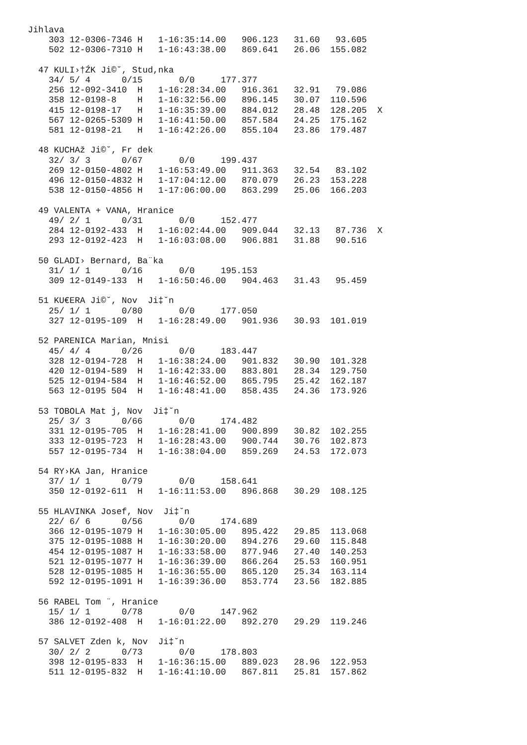Jihlava
    303 12-0306-7346 H   1-16:35:14.00   906.123   31.60   93.605
    502 12-0306-7310 H   1-16:43:38.00   869.641   26.06  155.082

  47 KULI›†ŹK Ji©˘, Stud,nka
    34/ 5/ 4      0/15       0/0     177.377
    256 12-092-3410  H   1-16:28:34.00   916.361   32.91   79.086
    358 12-0198-8    H   1-16:32:56.00   896.145   30.07  110.596
    415 12-0198-17   H   1-16:35:39.00   884.012   28.48  128.205  X
    567 12-0265-5309 H   1-16:41:50.00   857.584   24.25  175.162
    581 12-0198-21   H   1-16:42:26.00   855.104   23.86  179.487

  48 KUCHAž Ji©˘, Fr dek
    32/ 3/ 3      0/67       0/0     199.437
    269 12-0150-4802 H   1-16:53:49.00   911.363   32.54   83.102
    496 12-0150-4832 H   1-17:04:12.00   870.079   26.23  153.228
    538 12-0150-4856 H   1-17:06:00.00   863.299   25.06  166.203

  49 VALENTA + VANA, Hranice
    49/ 2/ 1      0/31       0/0     152.477
    284 12-0192-433  H   1-16:02:44.00   909.044   32.13   87.736  X
    293 12-0192-423  H   1-16:03:08.00   906.881   31.88   90.516

  50 GLADI› Bernard, Ba¨ka
    31/ 1/ 1      0/16       0/0     195.153
    309 12-0149-133  H   1-16:50:46.00   904.463   31.43   95.459

  51 KU€ERA Ji©˘, Nov  Ji‡˘n
    25/ 1/ 1      0/80       0/0     177.050
    327 12-0195-109  H   1-16:28:49.00   901.936   30.93  101.019

  52 PARENICA Marian, Mnisi
    45/ 4/ 4      0/26       0/0     183.447
    328 12-0194-728  H   1-16:38:24.00   901.832   30.90  101.328
    420 12-0194-589  H   1-16:42:33.00   883.801   28.34  129.750
    525 12-0194-584  H   1-16:46:52.00   865.795   25.42  162.187
    563 12-0195 504  H   1-16:48:41.00   858.435   24.36  173.926

  53 TOBOLA Mat j, Nov  Ji‡˘n
    25/ 3/ 3      0/66       0/0     174.482
    331 12-0195-705  H   1-16:28:41.00   900.899   30.82  102.255
    333 12-0195-723  H   1-16:28:43.00   900.744   30.76  102.873
    557 12-0195-734  H   1-16:38:04.00   859.269   24.53  172.073

  54 RY›KA Jan, Hranice
    37/ 1/ 1      0/79       0/0     158.641
    350 12-0192-611  H   1-16:11:53.00   896.868   30.29  108.125

  55 HLAVINKA Josef, Nov  Ji‡˘n
    22/ 6/ 6      0/56       0/0     174.689
    366 12-0195-1079 H   1-16:30:05.00   895.422   29.85  113.068
    375 12-0195-1088 H   1-16:30:20.00   894.276   29.60  115.848
    454 12-0195-1087 H   1-16:33:58.00   877.946   27.40  140.253
    521 12-0195-1077 H   1-16:36:39.00   866.264   25.53  160.951
    528 12-0195-1085 H   1-16:36:55.00   865.120   25.34  163.114
    592 12-0195-1091 H   1-16:39:36.00   853.774   23.56  182.885

  56 RABEL Tom ¨, Hranice
    15/ 1/ 1      0/78       0/0     147.962
    386 12-0192-408  H   1-16:01:22.00   892.270   29.29  119.246

  57 SALVET Zden k, Nov  Ji‡˘n
    30/ 2/ 2      0/73       0/0     178.803
    398 12-0195-833  H   1-16:36:15.00   889.023   28.96  122.953
    511 12-0195-832  H   1-16:41:10.00   867.811   25.81  157.862